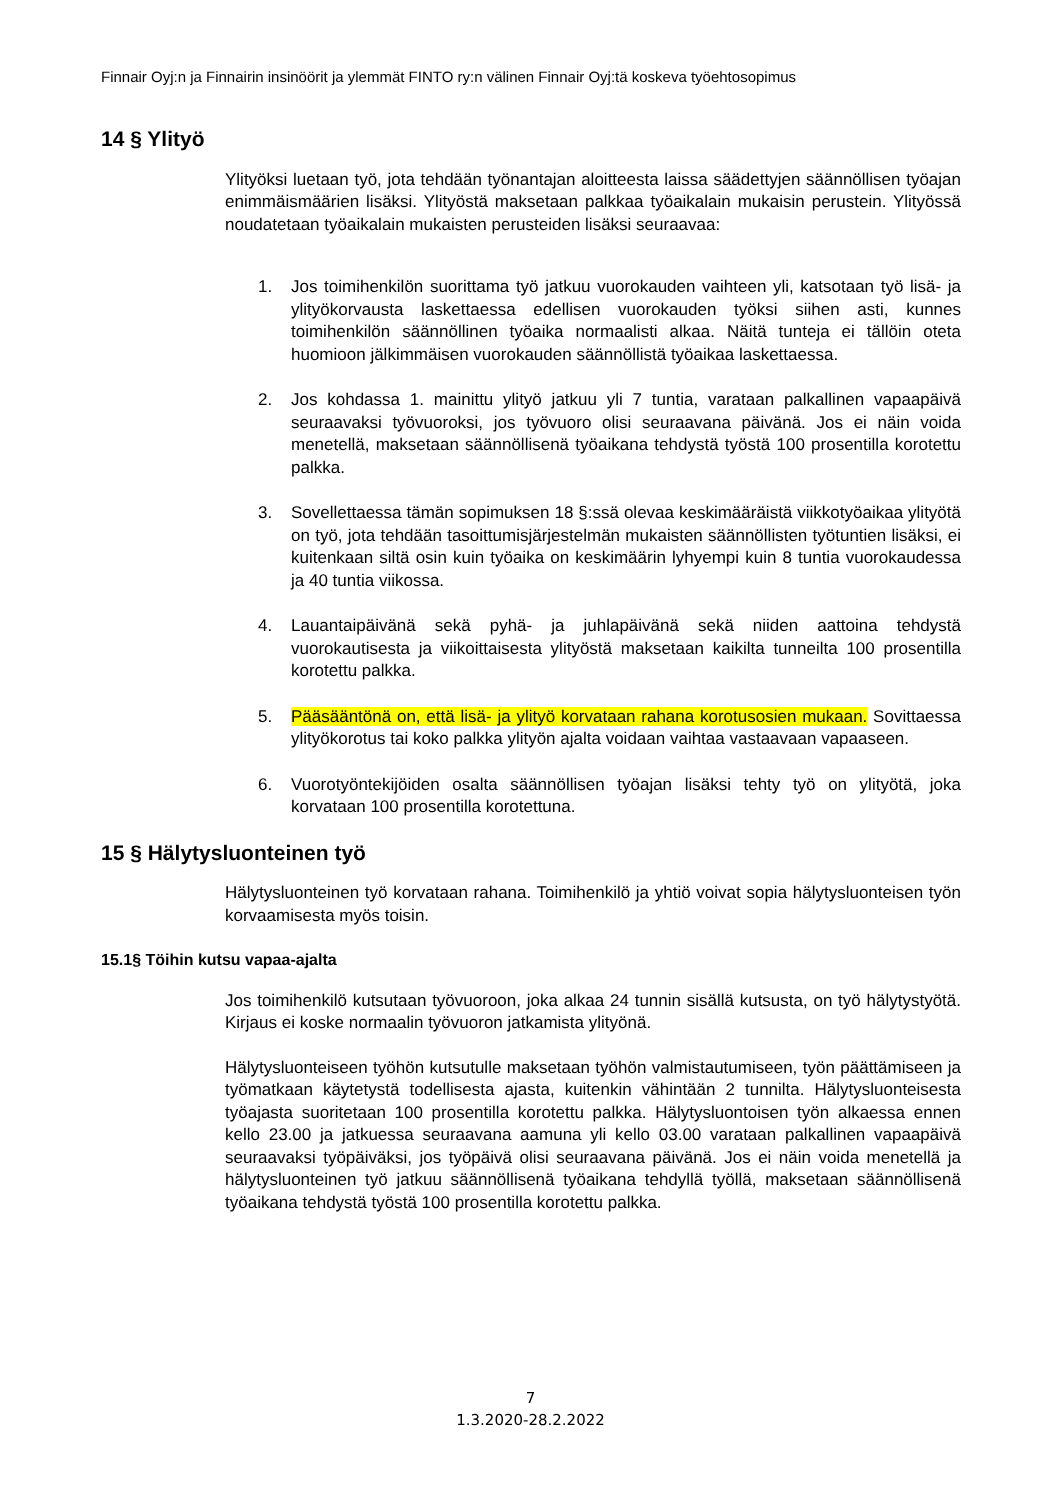Finnair Oyj:n ja Finnairin insinöörit ja ylemmät FINTO ry:n välinen Finnair Oyj:tä koskeva työehtosopimus
14 § Ylityö
Ylityöksi luetaan työ, jota tehdään työnantajan aloitteesta laissa säädettyjen säännöllisen työajan enimmäismäärien lisäksi. Ylityöstä maksetaan palkkaa työaikalain mukaisin perustein. Ylityössä noudatetaan työaikalain mukaisten perusteiden lisäksi seuraavaa:
1. Jos toimihenkilön suorittama työ jatkuu vuorokauden vaihteen yli, katsotaan työ lisä- ja ylityökorvausta laskettaessa edellisen vuorokauden työksi siihen asti, kunnes toimihenkilön säännöllinen työaika normaalisti alkaa. Näitä tunteja ei tällöin oteta huomioon jälkimmäisen vuorokauden säännöllistä työaikaa laskettaessa.
2. Jos kohdassa 1. mainittu ylityö jatkuu yli 7 tuntia, varataan palkallinen vapaapäivä seuraavaksi työvuoroksi, jos työvuoro olisi seuraavana päivänä. Jos ei näin voida menetellä, maksetaan säännöllisenä työaikana tehdystä työstä 100 prosentilla korotettu palkka.
3. Sovellettaessa tämän sopimuksen 18 §:ssä olevaa keskimääräistä viikkotyöaikaa ylityötä on työ, jota tehdään tasoittumisjärjestelmän mukaisten säännöllisten työtuntien lisäksi, ei kuitenkaan siltä osin kuin työaika on keskimäärin lyhyempi kuin 8 tuntia vuorokaudessa ja 40 tuntia viikossa.
4. Lauantaipäivänä sekä pyhä- ja juhlapäivänä sekä niiden aattoina tehdystä vuorokautisesta ja viikoittaisesta ylityöstä maksetaan kaikilta tunneilta 100 prosentilla korotettu palkka.
5. Pääsääntönä on, että lisä- ja ylityö korvataan rahana korotusosien mukaan. Sovittaessa ylityökorotus tai koko palkka ylityön ajalta voidaan vaihtaa vastaavaan vapaaseen.
6. Vuorotyöntekijöiden osalta säännöllisen työajan lisäksi tehty työ on ylityötä, joka korvataan 100 prosentilla korotettuna.
15 § Hälytysluonteinen työ
Hälytysluonteinen työ korvataan rahana. Toimihenkilö ja yhtiö voivat sopia hälytysluonteisen työn korvaamisesta myös toisin.
15.1§ Töihin kutsu vapaa-ajalta
Jos toimihenkilö kutsutaan työvuoroon, joka alkaa 24 tunnin sisällä kutsusta, on työ hälytystyötä. Kirjaus ei koske normaalin työvuoron jatkamista ylityönä.
Hälytysluonteiseen työhön kutsutulle maksetaan työhön valmistautumiseen, työn päättämiseen ja työmatkaan käytetystä todellisesta ajasta, kuitenkin vähintään 2 tunnilta. Hälytysluonteisesta työajasta suoritetaan 100 prosentilla korotettu palkka. Hälytysluontoisen työn alkaessa ennen kello 23.00 ja jatkuessa seuraavana aamuna yli kello 03.00 varataan palkallinen vapaapäivä seuraavaksi työpäiväksi, jos työpäivä olisi seuraavana päivänä. Jos ei näin voida menetellä ja hälytysluonteinen työ jatkuu säännöllisenä työaikana tehdyllä työllä, maksetaan säännöllisenä työaikana tehdystä työstä 100 prosentilla korotettu palkka.
7
1.3.2020-28.2.2022